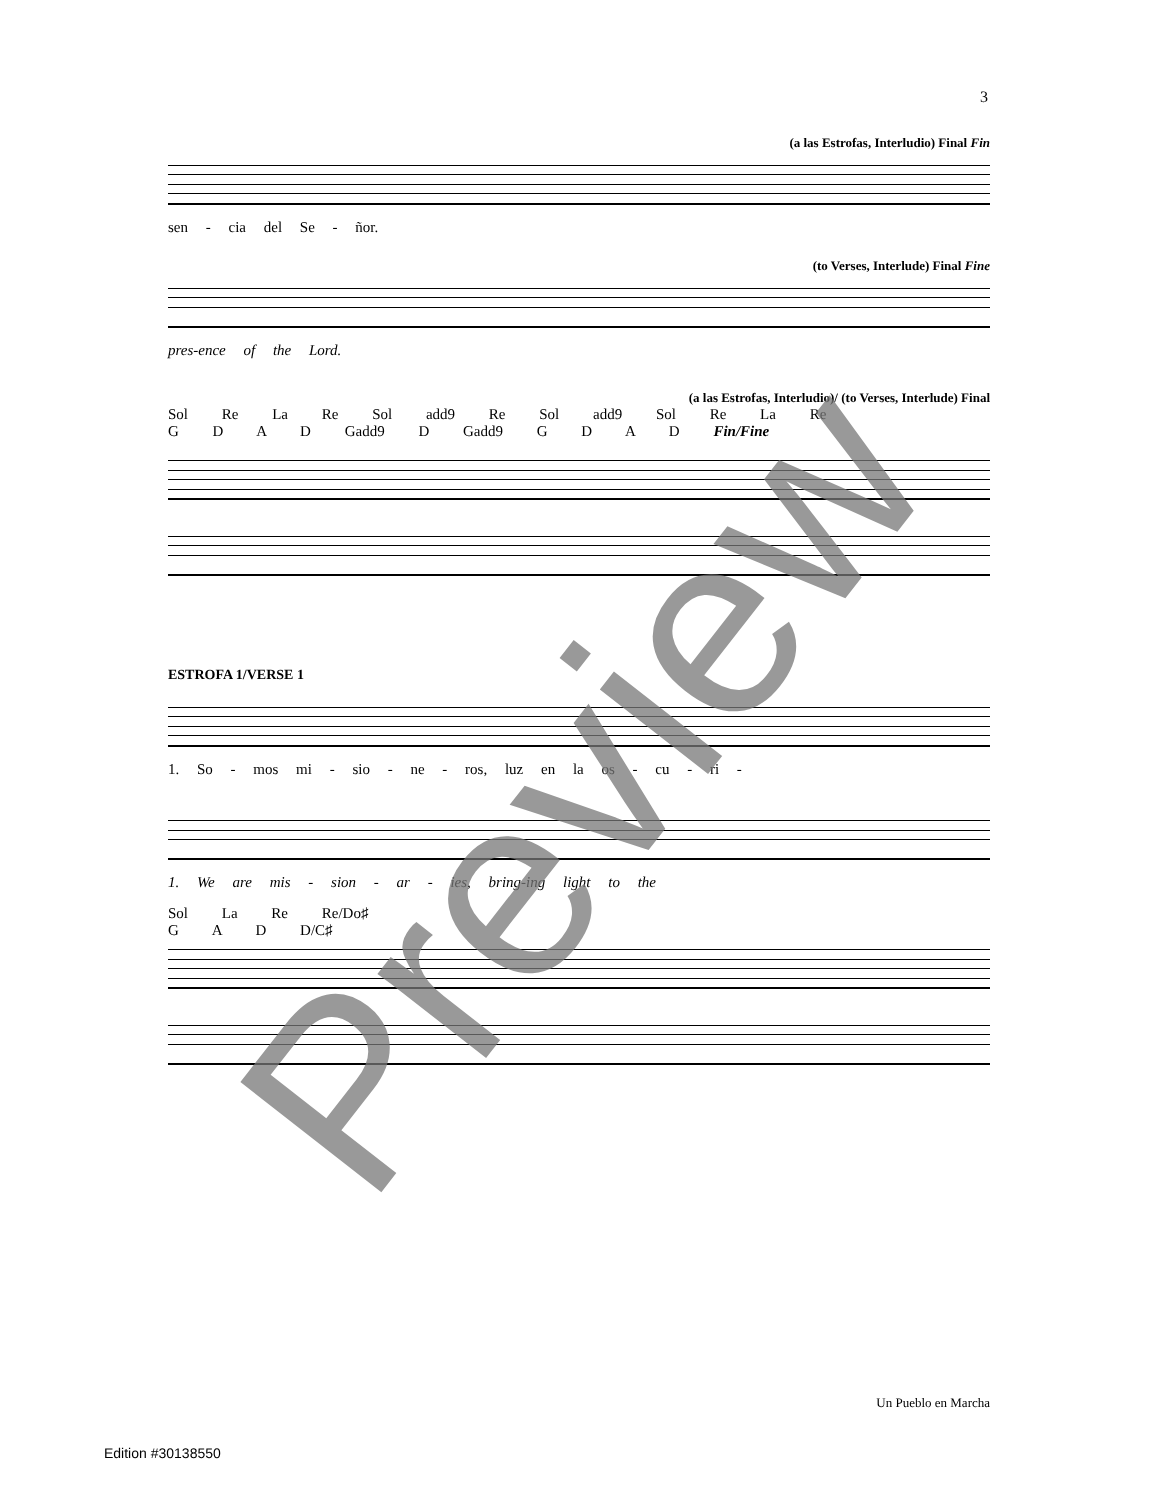3
(a las Estrofas, Interludio) Final Fin
sen - cia del Se - ñor.
(to Verses, Interlude) Final Fine
pres-ence of the Lord.
(a las Estrofas, Interludio)/ (to Verses, Interlude) Final
Sol Re La Re Sol add9 Re Sol add9 Sol Re La Re
G D A D Gadd9 D Gadd9 G D A D Fin/Fine
ESTROFA 1/VERSE 1
1. So - mos mi - sio - ne - ros, luz en la os - cu - ri -
1. We are mis - sion - ar - ies, bring-ing light to the
Sol La Re Re/Do♯
G A D D/C♯
Preview
Un Pueblo en Marcha
Edition #30138550